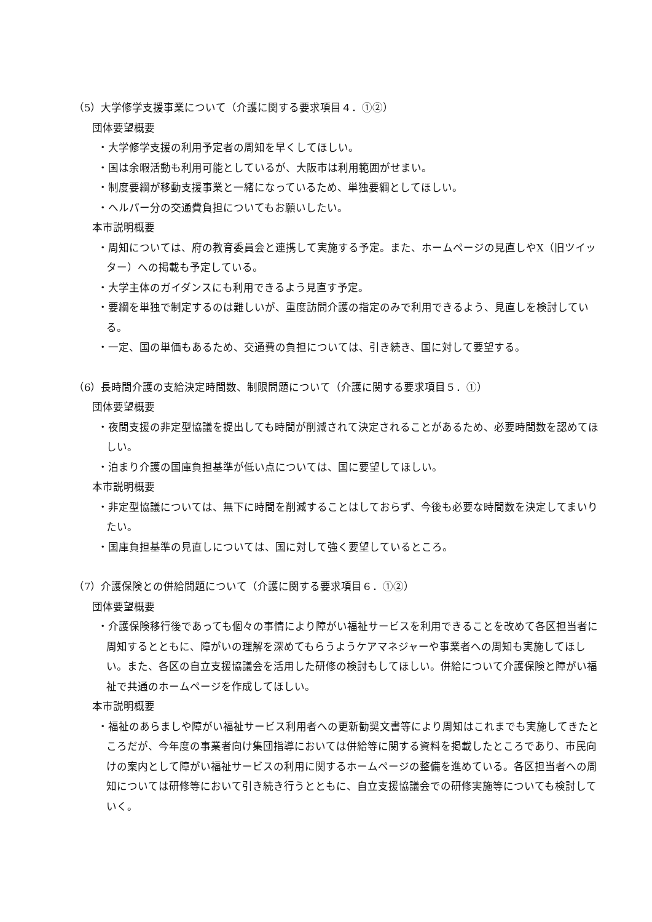（5）大学修学支援事業について（介護に関する要求項目４．①②）
団体要望概要
・大学修学支援の利用予定者の周知を早くしてほしい。
・国は余暇活動も利用可能としているが、大阪市は利用範囲がせまい。
・制度要綱が移動支援事業と一緒になっているため、単独要綱としてほしい。
・ヘルパー分の交通費負担についてもお願いしたい。
本市説明概要
・周知については、府の教育委員会と連携して実施する予定。また、ホームページの見直しやX（旧ツイッター）への掲載も予定している。
・大学主体のガイダンスにも利用できるよう見直す予定。
・要綱を単独で制定するのは難しいが、重度訪問介護の指定のみで利用できるよう、見直しを検討している。
・一定、国の単価もあるため、交通費の負担については、引き続き、国に対して要望する。
（6）長時間介護の支給決定時間数、制限問題について（介護に関する要求項目５．①）
団体要望概要
・夜間支援の非定型協議を提出しても時間が削減されて決定されることがあるため、必要時間数を認めてほしい。
・泊まり介護の国庫負担基準が低い点については、国に要望してほしい。
本市説明概要
・非定型協議については、無下に時間を削減することはしておらず、今後も必要な時間数を決定してまいりたい。
・国庫負担基準の見直しについては、国に対して強く要望しているところ。
（7）介護保険との併給問題について（介護に関する要求項目６．①②）
団体要望概要
・介護保険移行後であっても個々の事情により障がい福祉サービスを利用できることを改めて各区担当者に周知するとともに、障がいの理解を深めてもらうようケアマネジャーや事業者への周知も実施してほしい。また、各区の自立支援協議会を活用した研修の検討もしてほしい。併給について介護保険と障がい福祉で共通のホームページを作成してほしい。
本市説明概要
・福祉のあらましや障がい福祉サービス利用者への更新勧奨文書等により周知はこれまでも実施してきたところだが、今年度の事業者向け集団指導においては併給等に関する資料を掲載したところであり、市民向けの案内として障がい福祉サービスの利用に関するホームページの整備を進めている。各区担当者への周知については研修等において引き続き行うとともに、自立支援協議会での研修実施等についても検討していく。